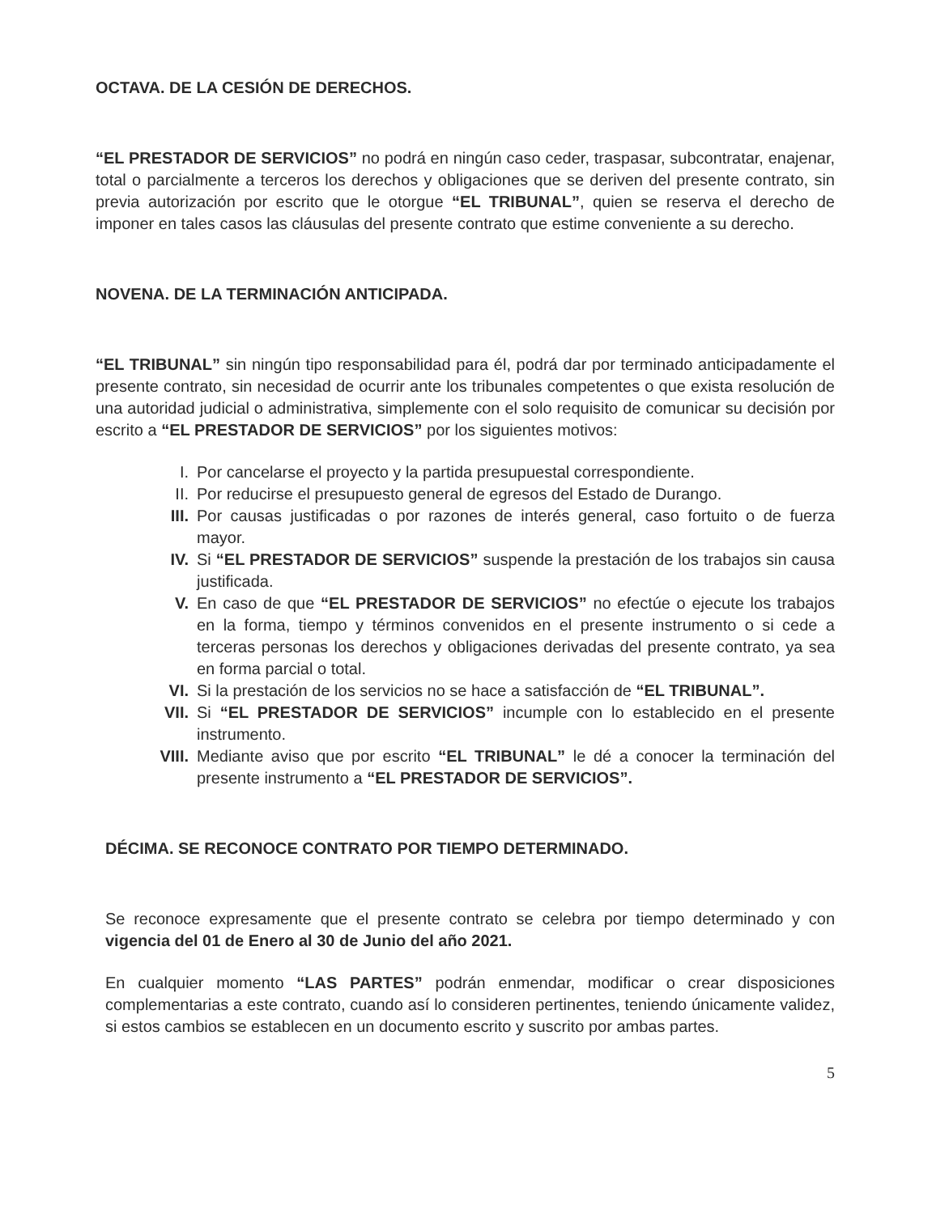OCTAVA. DE LA CESIÓN DE DERECHOS.
“EL PRESTADOR DE SERVICIOS” no podrá en ningún caso ceder, traspasar, subcontratar, enajenar, total o parcialmente a terceros los derechos y obligaciones que se deriven del presente contrato, sin previa autorización por escrito que le otorgue “EL TRIBUNAL”, quien se reserva el derecho de imponer en tales casos las cláusulas del presente contrato que estime conveniente a su derecho.
NOVENA. DE LA TERMINACIÓN ANTICIPADA.
“EL TRIBUNAL” sin ningún tipo responsabilidad para él, podrá dar por terminado anticipadamente el presente contrato, sin necesidad de ocurrir ante los tribunales competentes o que exista resolución de una autoridad judicial o administrativa, simplemente con el solo requisito de comunicar su decisión por escrito a “EL PRESTADOR DE SERVICIOS” por los siguientes motivos:
I. Por cancelarse el proyecto y la partida presupuestal correspondiente.
II. Por reducirse el presupuesto general de egresos del Estado de Durango.
III. Por causas justificadas o por razones de interés general, caso fortuito o de fuerza mayor.
IV. Si “EL PRESTADOR DE SERVICIOS” suspende la prestación de los trabajos sin causa justificada.
V. En caso de que “EL PRESTADOR DE SERVICIOS” no efectúe o ejecute los trabajos en la forma, tiempo y términos convenidos en el presente instrumento o si cede a terceras personas los derechos y obligaciones derivadas del presente contrato, ya sea en forma parcial o total.
VI. Si la prestación de los servicios no se hace a satisfacción de “EL TRIBUNAL”.
VII. Si “EL PRESTADOR DE SERVICIOS” incumple con lo establecido en el presente instrumento.
VIII. Mediante aviso que por escrito “EL TRIBUNAL” le dé a conocer la terminación del presente instrumento a “EL PRESTADOR DE SERVICIOS”.
DÉCIMA. SE RECONOCE CONTRATO POR TIEMPO DETERMINADO.
Se reconoce expresamente que el presente contrato se celebra por tiempo determinado y con vigencia del 01 de Enero al 30 de Junio del año 2021.
En cualquier momento “LAS PARTES” podrán enmendar, modificar o crear disposiciones complementarias a este contrato, cuando así lo consideren pertinentes, teniendo únicamente validez, si estos cambios se establecen en un documento escrito y suscrito por ambas partes.
5